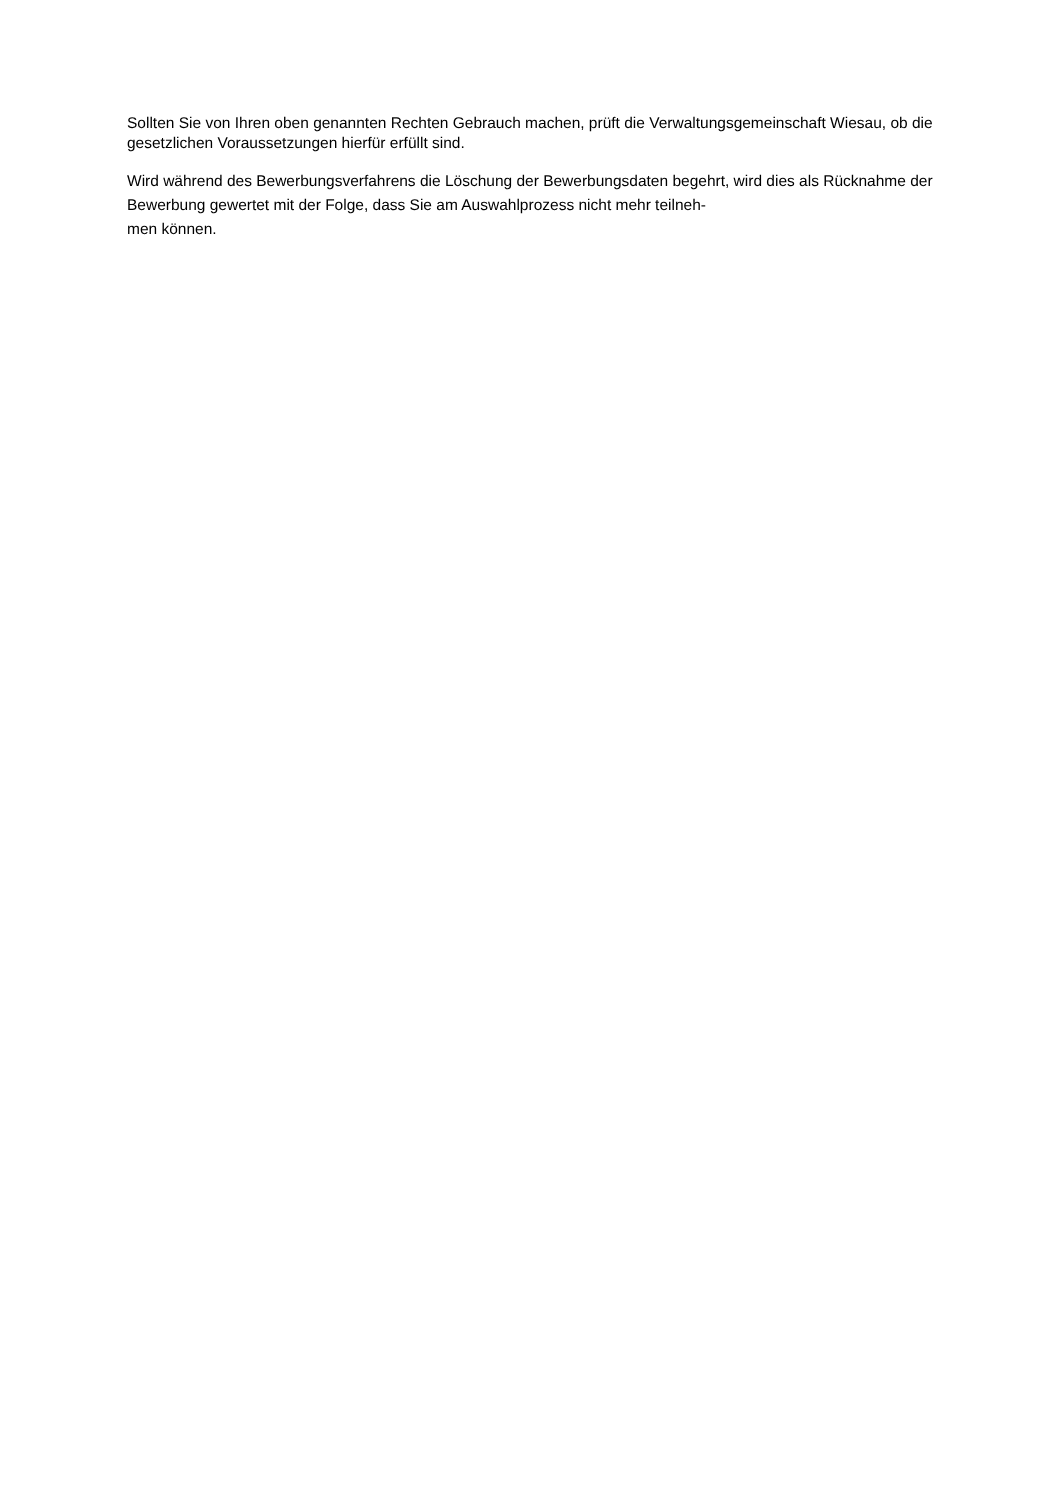Sollten Sie von Ihren oben genannten Rechten Gebrauch machen, prüft die Verwaltungsgemeinschaft Wiesau, ob die gesetzlichen Voraussetzungen hierfür erfüllt sind.
Wird während des Bewerbungsverfahrens die Löschung der Bewerbungsdaten begehrt, wird dies als Rücknahme der Bewerbung gewertet mit der Folge, dass Sie am Auswahlprozess nicht mehr teilneh-
men können.